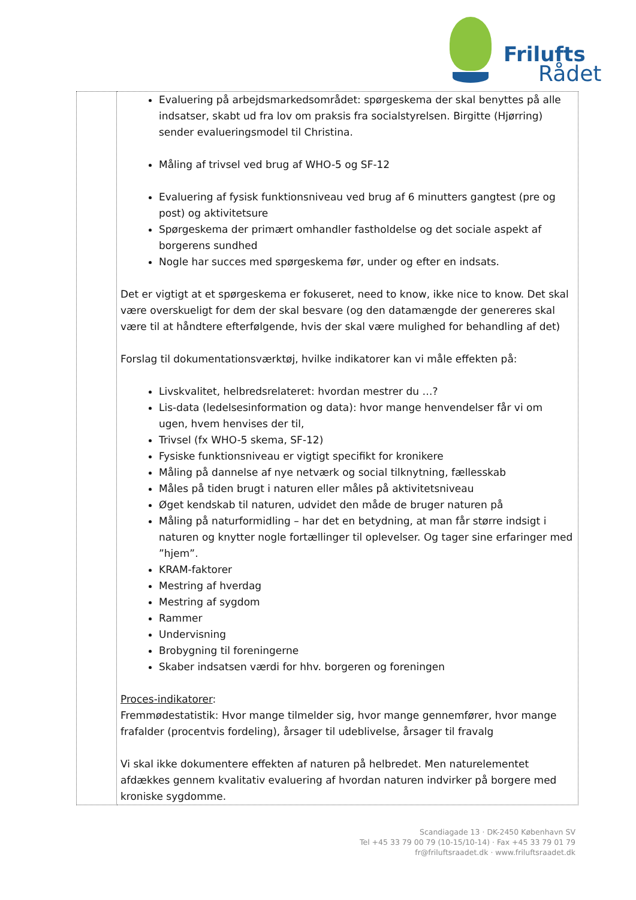Frilufts
Rådet
| | Evaluering på arbejdsmarkedsområdet: spørgeskema der skal benyttes på alle indsatser, skabt ud fra lov om praksis fra socialstyrelsen. Birgitte (Hjørring) sender evalueringsmodel til Christina. Måling af trivsel ved brug af WHO-5 og SF-12 Evaluering af fysisk funktionsniveau ved brug af 6 minutters gangtest (pre og post) og aktivitetsure Spørgeskema der primært omhandler fastholdelse og det sociale aspekt af borgerens sundhed Nogle har succes med spørgeskema før, under og efter en indsats. Det er vigtigt at et spørgeskema er fokuseret, need to know, ikke nice to know. Det skal være overskueligt for dem der skal besvare (og den datamængde der genereres skal være til at håndtere efterfølgende, hvis der skal være mulighed for behandling af det) Forslag til dokumentationsværktøj, hvilke indikatorer kan vi måle effekten på: Livskvalitet, helbredsrelateret: hvordan mestrer du …? Lis-data (ledelsesinformation og data): hvor mange henvendelser får vi om ugen, hvem henvises der til, Trivsel (fx WHO-5 skema, SF-12) Fysiske funktionsniveau er vigtigt specifikt for kronikere Måling på dannelse af nye netværk og social tilknytning, fællesskab Måles på tiden brugt i naturen eller måles på aktivitetsniveau Øget kendskab til naturen, udvidet den måde de bruger naturen på Måling på naturformidling – har det en betydning, at man får større indsigt i naturen og knytter nogle fortællinger til oplevelser. Og tager sine erfaringer med ”hjem”. KRAM-faktorer Mestring af hverdag Mestring af sygdom Rammer Undervisning Brobygning til foreningerne Skaber indsatsen værdi for hhv. borgeren og foreningen Proces-indikatorer : Fremmødestatistik: Hvor mange tilmelder sig, hvor mange gennemfører, hvor mange frafalder (procentvis fordeling), årsager til udeblivelse, årsager til fravalg Vi skal ikke dokumentere effekten af naturen på helbredet. Men naturelementet afdækkes gennem kvalitativ evaluering af hvordan naturen indvirker på borgere med kroniske sygdomme. |
Scandiagade 13 · DK-2450 København SV
Tel +45 33 79 00 79 (10-15/10-14) · Fax +45 33 79 01 79
fr@friluftsraadet.dk · www.friluftsraadet.dk